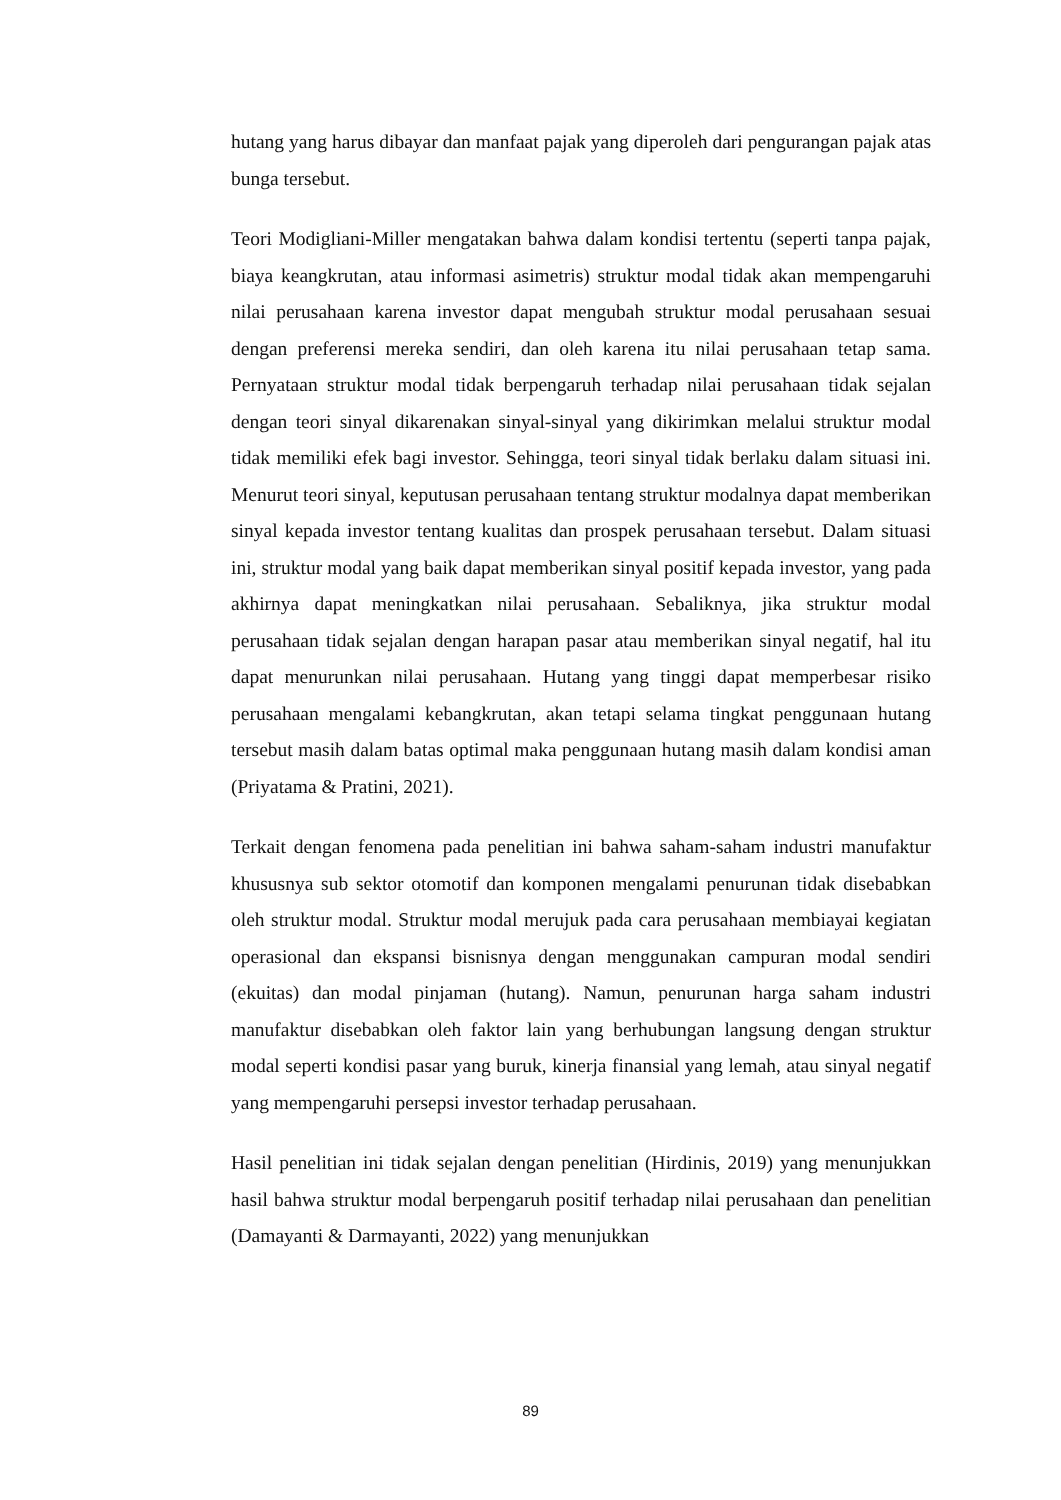hutang yang harus dibayar dan manfaat pajak yang diperoleh dari pengurangan pajak atas bunga tersebut.
Teori Modigliani-Miller mengatakan bahwa dalam kondisi tertentu (seperti tanpa pajak, biaya keangkrutan, atau informasi asimetris) struktur modal tidak akan mempengaruhi nilai perusahaan karena investor dapat mengubah struktur modal perusahaan sesuai dengan preferensi mereka sendiri, dan oleh karena itu nilai perusahaan tetap sama. Pernyataan struktur modal tidak berpengaruh terhadap nilai perusahaan tidak sejalan dengan teori sinyal dikarenakan sinyal-sinyal yang dikirimkan melalui struktur modal tidak memiliki efek bagi investor. Sehingga, teori sinyal tidak berlaku dalam situasi ini. Menurut teori sinyal, keputusan perusahaan tentang struktur modalnya dapat memberikan sinyal kepada investor tentang kualitas dan prospek perusahaan tersebut. Dalam situasi ini, struktur modal yang baik dapat memberikan sinyal positif kepada investor, yang pada akhirnya dapat meningkatkan nilai perusahaan. Sebaliknya, jika struktur modal perusahaan tidak sejalan dengan harapan pasar atau memberikan sinyal negatif, hal itu dapat menurunkan nilai perusahaan. Hutang yang tinggi dapat memperbesar risiko perusahaan mengalami kebangkrutan, akan tetapi selama tingkat penggunaan hutang tersebut masih dalam batas optimal maka penggunaan hutang masih dalam kondisi aman (Priyatama & Pratini, 2021).
Terkait dengan fenomena pada penelitian ini bahwa saham-saham industri manufaktur khususnya sub sektor otomotif dan komponen mengalami penurunan tidak disebabkan oleh struktur modal. Struktur modal merujuk pada cara perusahaan membiayai kegiatan operasional dan ekspansi bisnisnya dengan menggunakan campuran modal sendiri (ekuitas) dan modal pinjaman (hutang). Namun, penurunan harga saham industri manufaktur disebabkan oleh faktor lain yang berhubungan langsung dengan struktur modal seperti kondisi pasar yang buruk, kinerja finansial yang lemah, atau sinyal negatif yang mempengaruhi persepsi investor terhadap perusahaan.
Hasil penelitian ini tidak sejalan dengan penelitian (Hirdinis, 2019) yang menunjukkan hasil bahwa struktur modal berpengaruh positif terhadap nilai perusahaan dan penelitian (Damayanti & Darmayanti, 2022) yang menunjukkan
89